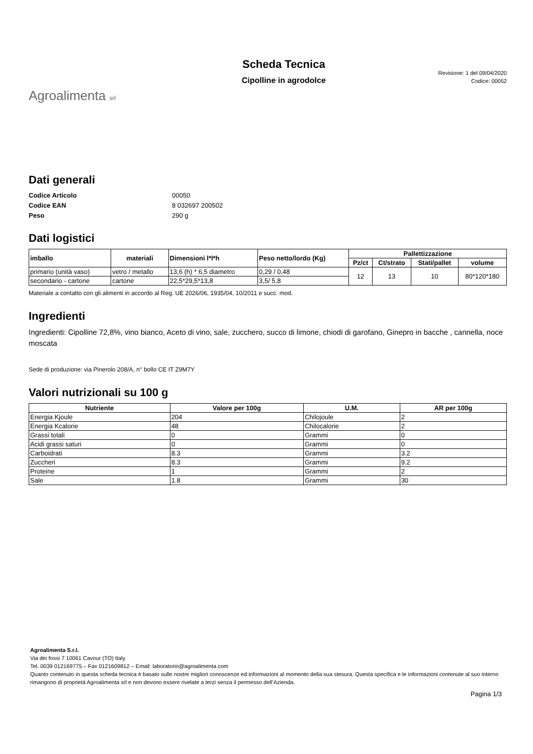Agroalimenta srl
Scheda Tecnica
Cipolline in agrodolce
Revisione: 1 del 09/04/2020
Codice: 00052
Dati generali
Codice Articolo 00050 Codice EAN 8 032697 200502 Peso 290 g
Dati logistici
| imballo | materiali | Dimensioni l*l*h | Peso netto/lordo (Kg) | Pallettizzazione | | | |
| --- | --- | --- | --- | --- | --- | --- | --- |
| | | | | Pz/ct | Ct/strato | Stati/pallet | volume |
| primario (unità vaso) | vetro / metallo | 13,6 (h) * 6,5 diametro | 0,29 / 0,48 | 12 | 13 | 10 | 80*120*180 |
| secondario - cartone | cartone | 22,5*29,5*13,8 | 3,5/ 5,8 | | | | |
Materiale a contatto con gli alimenti in accordo al Reg. UE 2026/06, 1935/04, 10/2011 e succ. mod.
Ingredienti
Ingredienti: Cipolline 72,8%, vino bianco, Aceto di vino, sale, zucchero, succo di limone, chiodi di garofano, Ginepro in bacche , cannella, noce moscata
Sede di produzione: via Pinerolo 208/A, n° bollo CE IT Z9M7Y
Valori nutrizionali su 100 g
| Nutriente | Valore per 100g | U.M. | AR per 100g |
| --- | --- | --- | --- |
| Energia Kjoule | 204 | Chilojoule | 2 |
| Energia Kcalorie | 48 | Chilocalorie | 2 |
| Grassi totali | 0 | Grammi | 0 |
| Acidi grassi saturi | 0 | Grammi | 0 |
| Carboidrati | 8.3 | Grammi | 3.2 |
| Zuccheri | 8.3 | Grammi | 9.2 |
| Proteine | 1 | Grammi | 2 |
| Sale | 1.8 | Grammi | 30 |
Agroalimenta S.r.l.
Via dei fossi 7 10061 Cavour (TO) Italy
Tel. 0039 012169775 – Fax 0121609812 – Email: laboratorio@agroalimenta.com
Quanto contenuto in questa scheda tecnica è basato sulle nostre migliori conoscenze ed informazioni al momento della sua stesura. Questa specifica e le informazioni contenute al suo interno rimangono di proprietà Agroalimenta srl e non devono essere rivelate a terzi senza il permesso dell’Azienda.
Pagina 1/3